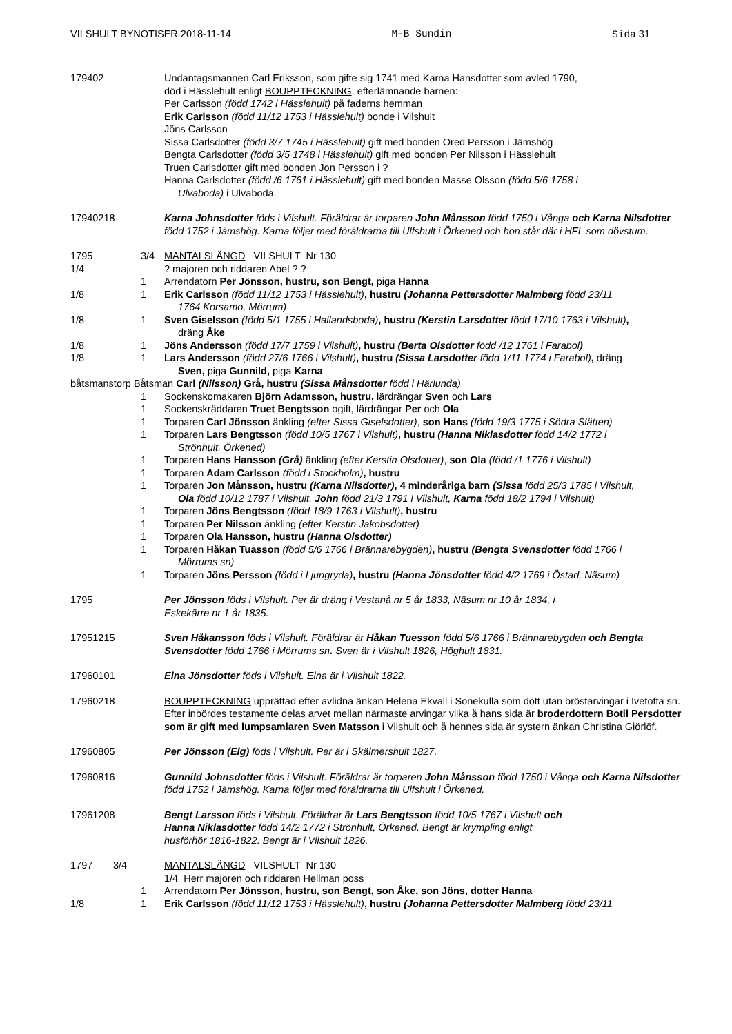VILSHULT BYNOTISER 2018-11-14 M-B Sundin Sida 31
179402 Undantagsmannen Carl Eriksson, som gifte sig 1741 med Karna Hansdotter som avled 1790,
död i Hässlehult enligt BOUPPTECKNING, efterlämnande barnen:
Per Carlsson (född 1742 i Hässlehult) på faderns hemman
Erik Carlsson (född 11/12 1753 i Hässlehult) bonde i Vilshult
Jöns Carlsson
Sissa Carlsdotter (född 3/7 1745 i Hässlehult) gift med bonden Ored Persson i Jämshög
Bengta Carlsdotter (född 3/5 1748 i Hässlehult) gift med bonden Per Nilsson i Hässlehult
Truen Carlsdotter gift med bonden Jon Persson i ?
Hanna Carlsdotter (född /6 1761 i Hässlehult) gift med bonden Masse Olsson (född 5/6 1758 i
Ulvaboda) i Ulvaboda.
17940218 Karna Johnsdotter föds i Vilshult. Föräldrar är torparen John Månsson född 1750 i Vånga och Karna Nilsdotter född 1752 i Jämshög. Karna följer med föräldrarna till Ulfshult i Örkened och hon står där i HFL som dövstum.
1795 3/4 MANTALSLÄNGD VILSHULT Nr 130
1/4 ? majoren och riddaren Abel ? ?
1 Arrendatorn Per Jönsson, hustru, son Bengt, piga Hanna
1/8 1 Erik Carlsson (född 11/12 1753 i Hässlehult), hustru (Johanna Pettersdotter Malmberg född 23/11
1764 Korsamo, Mörrum)
1/8 1 Sven Giselsson (född 5/1 1755 i Hallandsboda), hustru (Kerstin Larsdotter född 17/10 1763 i Vilshult),
dräng Åke
1/8 1 Jöns Andersson (född 17/7 1759 i Vilshult), hustru (Berta Olsdotter född /12 1761 i Farabol)
1/8 1 Lars Andersson (född 27/6 1766 i Vilshult), hustru (Sissa Larsdotter född 1/11 1774 i Farabol), dräng
Sven, piga Gunnild, piga Karna
båtsmanstorp Båtsman Carl (Nilsson) Grå, hustru (Sissa Månsdotter född i Härlunda)
1 Sockenskomakaren Björn Adamsson, hustru, lärdrängar Sven och Lars
1 Sockenskräddaren Truet Bengtsson ogift, lärdrängar Per och Ola
1 Torparen Carl Jönsson änkling (efter Sissa Giselsdotter), son Hans (född 19/3 1775 i Södra Slätten)
1 Torparen Lars Bengtsson (född 10/5 1767 i Vilshult), hustru (Hanna Niklasdotter född 14/2 1772 i
Strönhult, Örkened)
1 Torparen Hans Hansson (Grå) änkling (efter Kerstin Olsdotter), son Ola (född /1 1776 i Vilshult)
1 Torparen Adam Carlsson (född i Stockholm), hustru
1 Torparen Jon Månsson, hustru (Karna Nilsdotter), 4 minderåriga barn (Sissa född 25/3 1785 i Vilshult,
Ola född 10/12 1787 i Vilshult, John född 21/3 1791 i Vilshult, Karna född 18/2 1794 i Vilshult)
1 Torparen Jöns Bengtsson (född 18/9 1763 i Vilshult), hustru
1 Torparen Per Nilsson änkling (efter Kerstin Jakobsdotter)
1 Torparen Ola Hansson, hustru (Hanna Olsdotter)
1 Torparen Håkan Tuasson (född 5/6 1766 i Brännarebygden), hustru (Bengta Svensdotter född 1766 i
Mörrums sn)
1 Torparen Jöns Persson (född i Ljungryda), hustru (Hanna Jönsdotter född 4/2 1769 i Östad, Näsum)
1795 Per Jönsson föds i Vilshult. Per är dräng i Vestanå nr 5 år 1833, Näsum nr 10 år 1834, i
Eskekärre nr 1 år 1835.
17951215 Sven Håkansson föds i Vilshult. Föräldrar är Håkan Tuesson född 5/6 1766 i Brännarebygden och Bengta Svensdotter född 1766 i Mörrums sn. Sven är i Vilshult 1826, Höghult 1831.
17960101 Elna Jönsdotter föds i Vilshult. Elna är i Vilshult 1822.
17960218 BOUPPTECKNING upprättad efter avlidna änkan Helena Ekvall i Sonekulla som dött utan bröstarvingar i Ivetofta sn. Efter inbördes testamente delas arvet mellan närmaste arvingar vilka å hans sida är broderdottern Botil Persdotter som är gift med lumpsamlaren Sven Matsson i Vilshult och å hennes sida är systern änkan Christina Giörlöf.
17960805 Per Jönsson (Elg) föds i Vilshult. Per är i Skälmershult 1827.
17960816 Gunnild Johnsdotter föds i Vilshult. Föräldrar är torparen John Månsson född 1750 i Vånga och Karna Nilsdotter född 1752 i Jämshög. Karna följer med föräldrarna till Ulfshult i Örkened.
17961208 Bengt Larsson föds i Vilshult. Föräldrar är Lars Bengtsson född 10/5 1767 i Vilshult och
Hanna Niklasdotter född 14/2 1772 i Strönhult, Örkened. Bengt är krympling enligt
husförhör 1816-1822. Bengt är i Vilshult 1826.
1797 3/4 MANTALSLÄNGD VILSHULT Nr 130
1/4 Herr majoren och riddaren Hellman poss
1 Arrendatorn Per Jönsson, hustru, son Bengt, son Åke, son Jöns, dotter Hanna
1/8 1 Erik Carlsson (född 11/12 1753 i Hässlehult), hustru (Johanna Pettersdotter Malmberg född 23/11